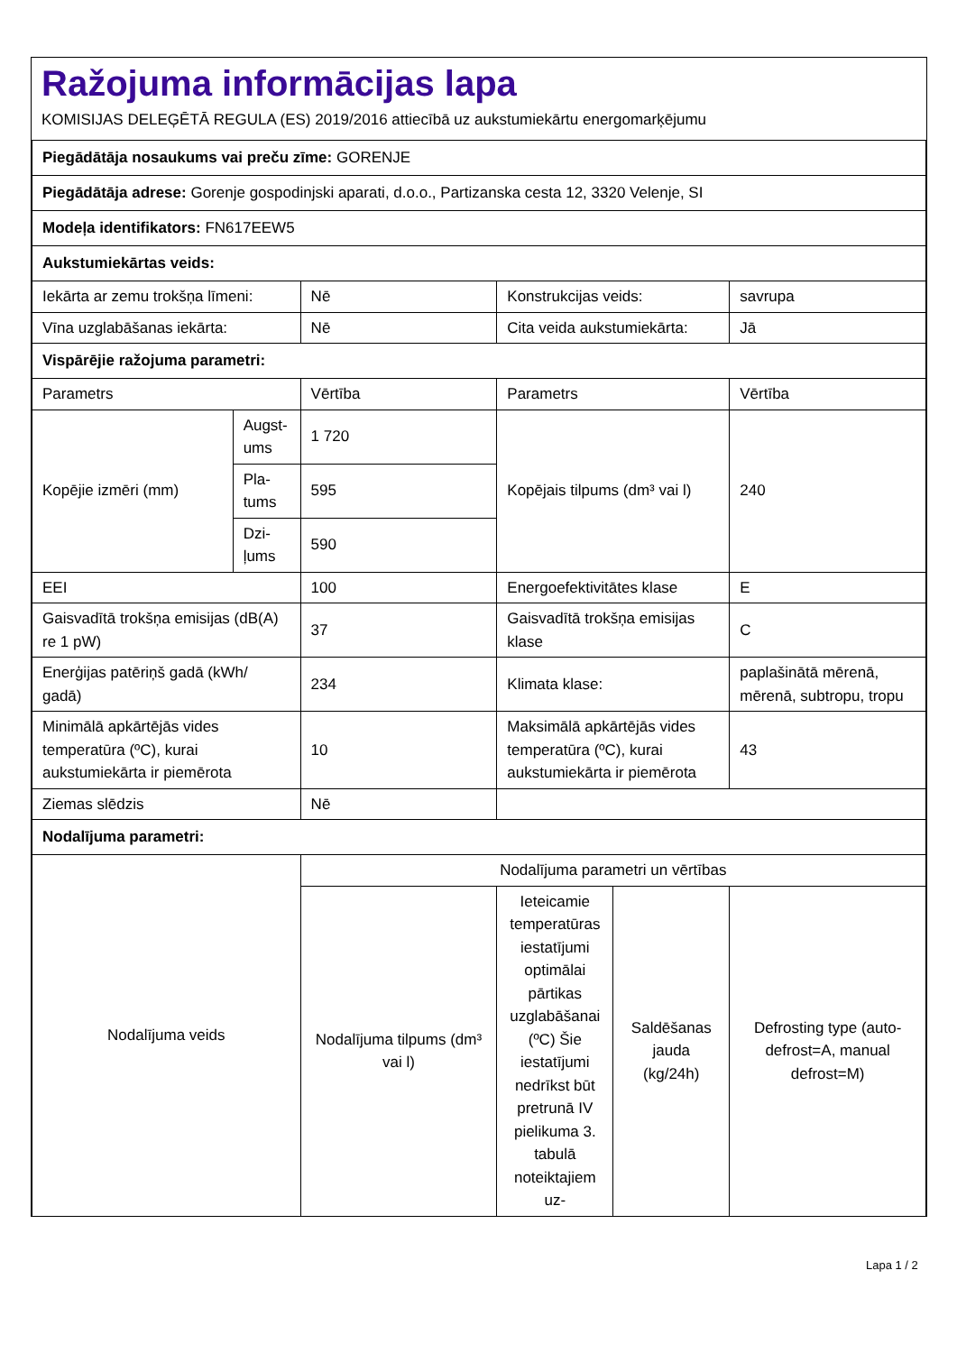Ražojuma informācijas lapa
KOMISIJAS DELEĢĒTĀ REGULA (ES) 2019/2016 attiecībā uz aukstumiekārtu energomarķējumu
| Piegādātāja nosaukums vai preču zīme: GORENJE | | | | | |
| Piegādātāja adrese: Gorenje gospodinjski aparati, d.o.o., Partizanska cesta 12, 3320 Velenje, SI | | | | | |
| Modeļa identifikators: FN617EEW5 | | | | | |
| Aukstumiekārtas veids: | | | | | |
| Iekārta ar zemu trokšņa līmeni: | | Nē | Konstrukcijas veids: | | savrupa |
| Vīna uzglabāšanas iekārta: | | Nē | Cita veida aukstumiekārta: | | Jā |
| Vispārējie ražojuma parametri: | | | | | |
| Parametrs | | Vērtība | Parametrs | | Vērtība |
| Kopējie izmēri (mm) | Augst-ums | 1 720 | Kopējais tilpums (dm³ vai l) | | 240 |
| | Pla-tums | 595 | | | |
| | Dzi-ļums | 590 | | | |
| EEI | | 100 | Energoefektivitātes klase | | E |
| Gaisvadītā trokšņa emisijas (dB(A) re 1 pW) | | 37 | Gaisvadītā trokšņa emisijas klase | | C |
| Enerģijas patēriņš gadā (kWh/ gadā) | | 234 | Klimata klase: | | paplašinātā mērenā, mērenā, subtropu, tropu |
| Minimālā apkārtējās vides temperatūra (ºC), kurai aukstumiekārta ir piemērota | | 10 | Maksimālā apkārtējās vides temperatūra (ºC), kurai aukstumiekārta ir piemērota | | 43 |
| Ziemas slēdzis | | Nē | | | |
| Nodalījuma parametri: | | | | | |
| Nodalījuma veids | | Nodalījuma parametri un vērtības | | | |
| | | Nodalījuma tilpums (dm³ vai l) | Ieteicamie temperatūras iestatījumi optimālai pārtikas uzglabāšanai (ºC) Šie iestatījumi nedrīkst būt pretrunā IV pielikuma 3. tabulā noteiktajiem uz- | Saldēšanas jauda (kg/24h) | Defrosting type (auto-defrost=A, manual defrost=M) |
Lapa 1 / 2